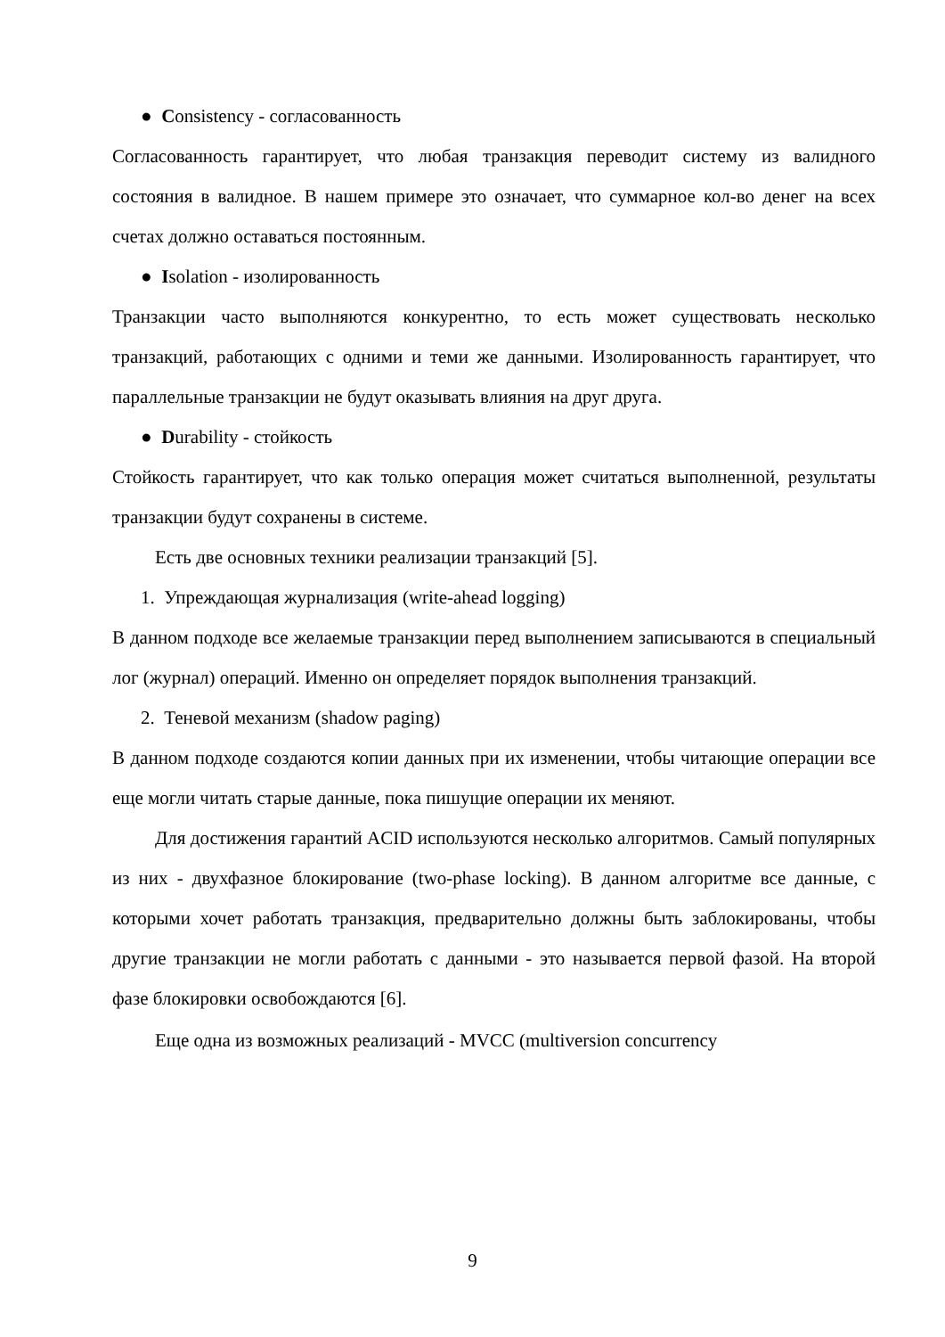● Consistency - согласованность
Согласованность гарантирует, что любая транзакция переводит систему из валидного состояния в валидное. В нашем примере это означает, что суммарное кол-во денег на всех счетах должно оставаться постоянным.
● Isolation - изолированность
Транзакции часто выполняются конкурентно, то есть может существовать несколько транзакций, работающих с одними и теми же данными. Изолированность гарантирует, что параллельные транзакции не будут оказывать влияния на друг друга.
● Durability - стойкость
Стойкость гарантирует, что как только операция может считаться выполненной, результаты транзакции будут сохранены в системе.
Есть две основных техники реализации транзакций [5].
1. Упреждающая журнализация (write-ahead logging)
В данном подходе все желаемые транзакции перед выполнением записываются в специальный лог (журнал) операций. Именно он определяет порядок выполнения транзакций.
2. Теневой механизм (shadow paging)
В данном подходе создаются копии данных при их изменении, чтобы читающие операции все еще могли читать старые данные, пока пишущие операции их меняют.
Для достижения гарантий ACID используются несколько алгоритмов. Самый популярных из них - двухфазное блокирование (two-phase locking). В данном алгоритме все данные, с которыми хочет работать транзакция, предварительно должны быть заблокированы, чтобы другие транзакции не могли работать с данными - это называется первой фазой. На второй фазе блокировки освобождаются [6].
Еще одна из возможных реализаций - MVCC (multiversion concurrency
9